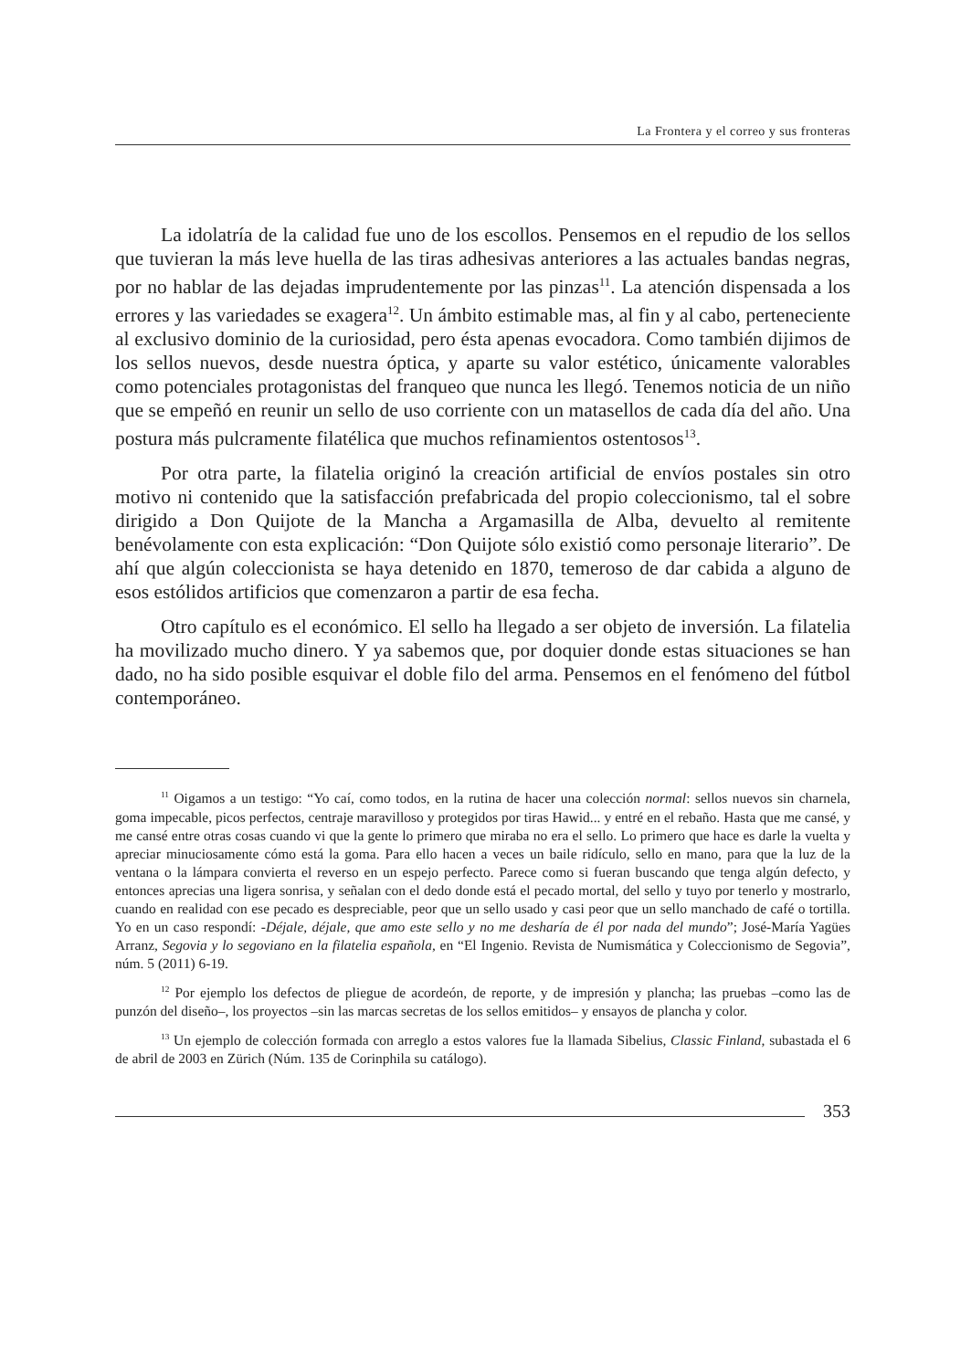La Frontera y el correo y sus fronteras
La idolatría de la calidad fue uno de los escollos. Pensemos en el repudio de los sellos que tuvieran la más leve huella de las tiras adhesivas anteriores a las actuales bandas negras, por no hablar de las dejadas imprudentemente por las pinzas<sup>11</sup>. La atención dispensada a los errores y las variedades se exagera<sup>12</sup>. Un ámbito estimable mas, al fin y al cabo, perteneciente al exclusivo dominio de la curiosidad, pero ésta apenas evocadora. Como también dijimos de los sellos nuevos, desde nuestra óptica, y aparte su valor estético, únicamente valorables como potenciales protagonistas del franqueo que nunca les llegó. Tenemos noticia de un niño que se empeñó en reunir un sello de uso corriente con un matasellos de cada día del año. Una postura más pulcramente filatélica que muchos refinamientos ostentosos<sup>13</sup>.
Por otra parte, la filatelia originó la creación artificial de envíos postales sin otro motivo ni contenido que la satisfacción prefabricada del propio coleccionismo, tal el sobre dirigido a Don Quijote de la Mancha a Argamasilla de Alba, devuelto al remitente benévolamente con esta explicación: “Don Quijote sólo existió como personaje literario”. De ahí que algún coleccionista se haya detenido en 1870, temeroso de dar cabida a alguno de esos estólidos artificios que comenzaron a partir de esa fecha.
Otro capítulo es el económico. El sello ha llegado a ser objeto de inversión. La filatelia ha movilizado mucho dinero. Y ya sabemos que, por doquier donde estas situaciones se han dado, no ha sido posible esquivar el doble filo del arma. Pensemos en el fenómeno del fútbol contemporáneo.
<sup>11</sup> Oigamos a un testigo: “Yo caí, como todos, en la rutina de hacer una colección normal: sellos nuevos sin charnela, goma impecable, picos perfectos, centraje maravilloso y protegidos por tiras Hawid... y entré en el rebaño. Hasta que me cansé, y me cansé entre otras cosas cuando vi que la gente lo primero que miraba no era el sello. Lo primero que hace es darle la vuelta y apreciar minuciosamente cómo está la goma. Para ello hacen a veces un baile ridículo, sello en mano, para que la luz de la ventana o la lámpara convierta el reverso en un espejo perfecto. Parece como si fueran buscando que tenga algún defecto, y entonces aprecias una ligera sonrisa, y señalan con el dedo donde está el pecado mortal, del sello y tuyo por tenerlo y mostrarlo, cuando en realidad con ese pecado es despreciable, peor que un sello usado y casi peor que un sello manchado de café o tortilla. Yo en un caso respondí: -Déjale, déjale, que amo este sello y no me desharía de él por nada del mundo”; José-María Yagües Arranz, Segovia y lo segoviano en la filatelia española, en “El Ingenio. Revista de Numismática y Coleccionismo de Segovia”, núm. 5 (2011) 6-19.
<sup>12</sup> Por ejemplo los defectos de pliegue de acordeón, de reporte, y de impresión y plancha; las pruebas –como las de punzón del diseño–, los proyectos –sin las marcas secretas de los sellos emitidos– y ensayos de plancha y color.
<sup>13</sup> Un ejemplo de colección formada con arreglo a estos valores fue la llamada Sibelius, Classic Finland, subastada el 6 de abril de 2003 en Zürich (Núm. 135 de Corinphila su catálogo).
353